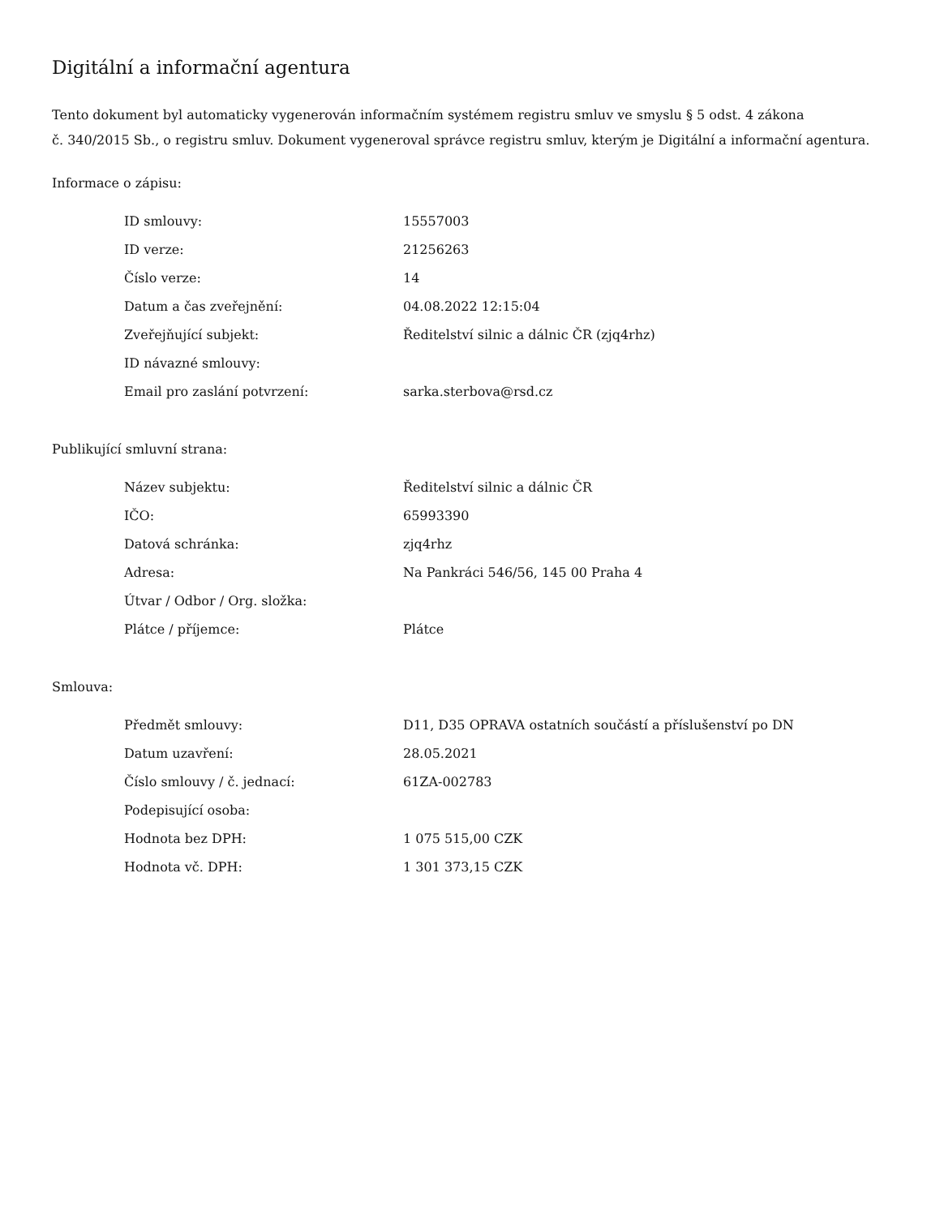Digitální a informační agentura
Tento dokument byl automaticky vygenerován informačním systémem registru smluv ve smyslu § 5 odst. 4 zákona
č. 340/2015 Sb., o registru smluv. Dokument vygeneroval správce registru smluv, kterým je Digitální a informační agentura.
Informace o zápisu:
| ID smlouvy: | 15557003 |
| ID verze: | 21256263 |
| Číslo verze: | 14 |
| Datum a čas zveřejnění: | 04.08.2022 12:15:04 |
| Zveřejňující subjekt: | Ředitelství silnic a dálnic ČR (zjq4rhz) |
| ID návazné smlouvy: | |
| Email pro zaslání potvrzení: | sarka.sterbova@rsd.cz |
Publikující smluvní strana:
| Název subjektu: | Ředitelství silnic a dálnic ČR |
| IČO: | 65993390 |
| Datová schránka: | zjq4rhz |
| Adresa: | Na Pankráci 546/56, 145 00 Praha 4 |
| Útvar / Odbor / Org. složka: | |
| Plátce / příjemce: | Plátce |
Smlouva:
| Předmět smlouvy: | D11, D35 OPRAVA ostatních součástí a příslušenství po DN |
| Datum uzavření: | 28.05.2021 |
| Číslo smlouvy / č. jednací: | 61ZA-002783 |
| Podepisující osoba: | |
| Hodnota bez DPH: | 1 075 515,00 CZK |
| Hodnota vč. DPH: | 1 301 373,15 CZK |